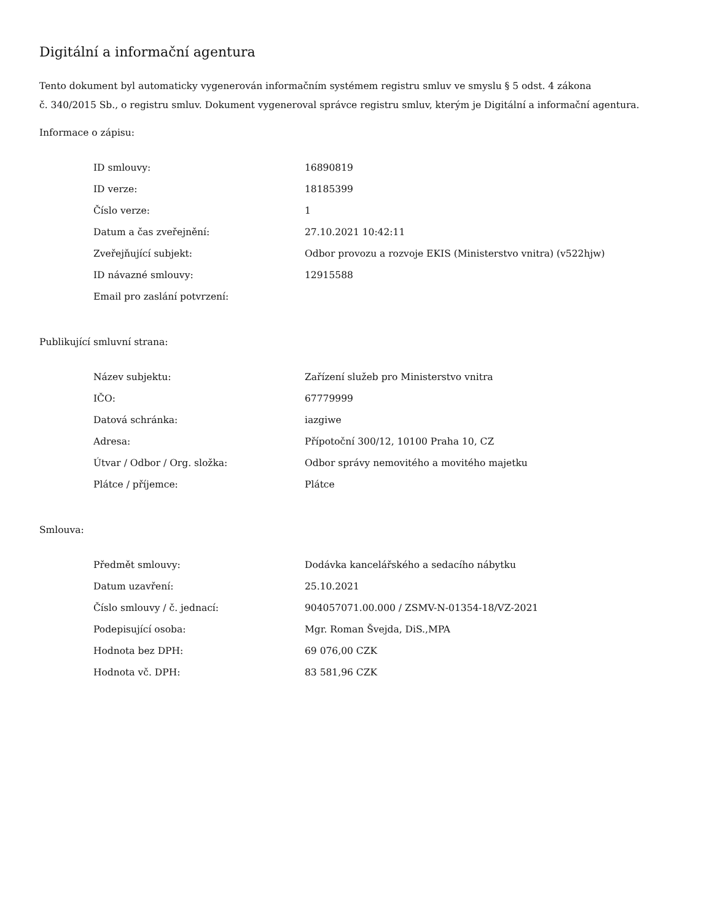Digitální a informační agentura
Tento dokument byl automaticky vygenerován informačním systémem registru smluv ve smyslu § 5 odst. 4 zákona
č. 340/2015 Sb., o registru smluv. Dokument vygeneroval správce registru smluv, kterým je Digitální a informační agentura.
Informace o zápisu:
| ID smlouvy: | 16890819 |
| ID verze: | 18185399 |
| Číslo verze: | 1 |
| Datum a čas zveřejnění: | 27.10.2021 10:42:11 |
| Zveřejňující subjekt: | Odbor provozu a rozvoje EKIS (Ministerstvo vnitra) (v522hjw) |
| ID návazné smlouvy: | 12915588 |
| Email pro zaslání potvrzení: | |
Publikující smluvní strana:
| Název subjektu: | Zařízení služeb pro Ministerstvo vnitra |
| IČO: | 67779999 |
| Datová schránka: | iazgiwe |
| Adresa: | Přípotoční 300/12, 10100 Praha 10, CZ |
| Útvar / Odbor / Org. složka: | Odbor správy nemovitého a movitého majetku |
| Plátce / příjemce: | Plátce |
Smlouva:
| Předmět smlouvy: | Dodávka kancelářského a sedacího nábytku |
| Datum uzavření: | 25.10.2021 |
| Číslo smlouvy / č. jednací: | 904057071.00.000 / ZSMV-N-01354-18/VZ-2021 |
| Podepisující osoba: | Mgr. Roman Švejda, DiS.,MPA |
| Hodnota bez DPH: | 69 076,00 CZK |
| Hodnota vč. DPH: | 83 581,96 CZK |